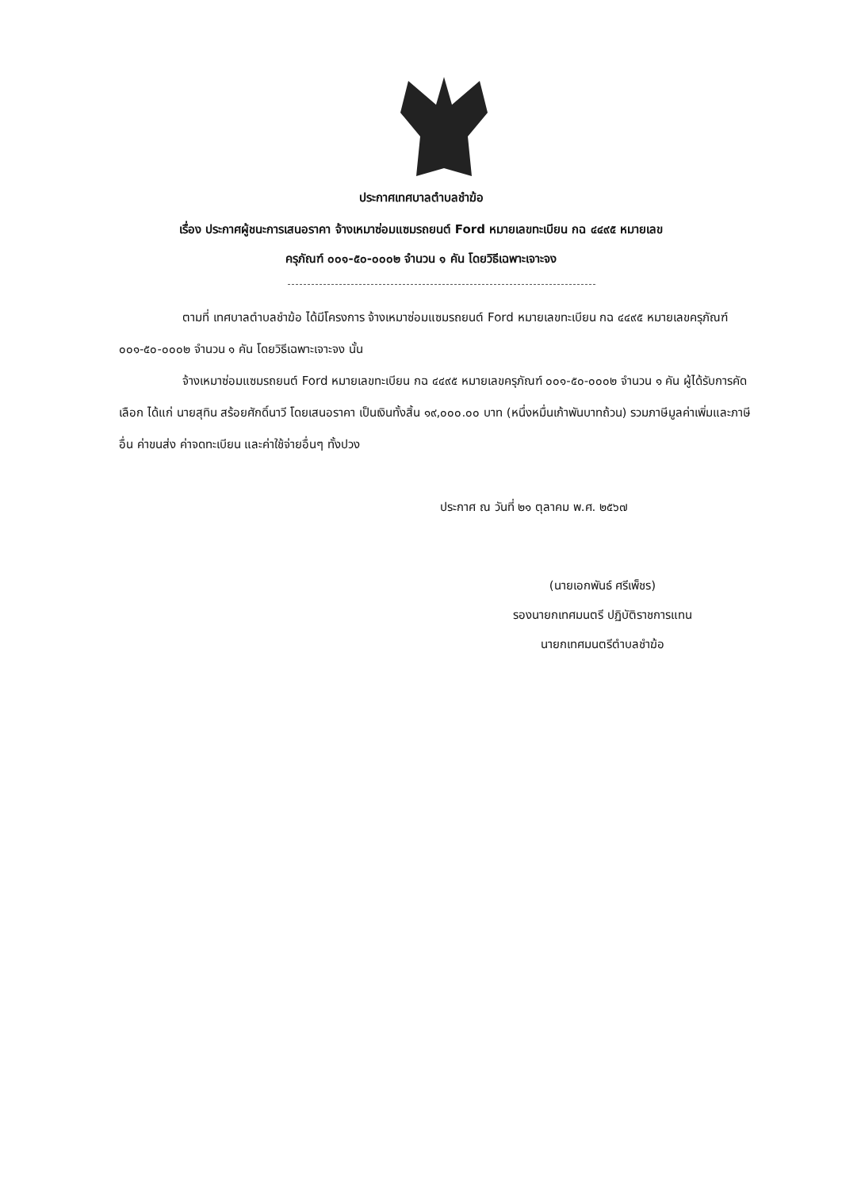ประกาศเทศบาลตำบลชำฆ้อ
เรื่อง ประกาศผู้ชนะการเสนอราคา จ้างเหมาซ่อมแซมรถยนต์ Ford หมายเลขทะเบียน กฉ ๔๔๙๕ หมายเลข
ครุภัณฑ์ ๐๐๑-๕๐-๐๐๐๒ จำนวน ๑ คัน โดยวิธีเฉพาะเจาะจง
ตามที่ เทศบาลตำบลชำฆ้อ ได้มีโครงการ จ้างเหมาซ่อมแซมรถยนต์ Ford หมายเลขทะเบียน กฉ ๔๔๙๕ หมายเลขครุภัณฑ์ ๐๐๑-๕๐-๐๐๐๒ จำนวน ๑ คัน โดยวิธีเฉพาะเจาะจง นั้น
จ้างเหมาซ่อมแซมรถยนต์ Ford หมายเลขทะเบียน กฉ ๔๔๙๕ หมายเลขครุภัณฑ์ ๐๐๑-๕๐-๐๐๐๒ จำนวน ๑ คัน ผู้ได้รับการคัดเลือก ได้แก่ นายสุทิน สร้อยศักดิ์นาวี โดยเสนอราคา เป็นเงินทั้งสิ้น ๑๙,๐๐๐.๐๐ บาท (หนึ่งหมื่นเก้าพันบาทถ้วน) รวมภาษีมูลค่าเพิ่มและภาษีอื่น ค่าขนส่ง ค่าจดทะเบียน และค่าใช้จ่ายอื่นๆ ทั้งปวง
ประกาศ ณ วันที่ ๒๑ ตุลาคม พ.ศ. ๒๕๖๗
(นายเอกพันธ์ ศรีเพ็ชร)
รองนายกเทศมนตรี ปฏิบัติราชการแทน
นายกเทศมนตรีตำบลชำฆ้อ